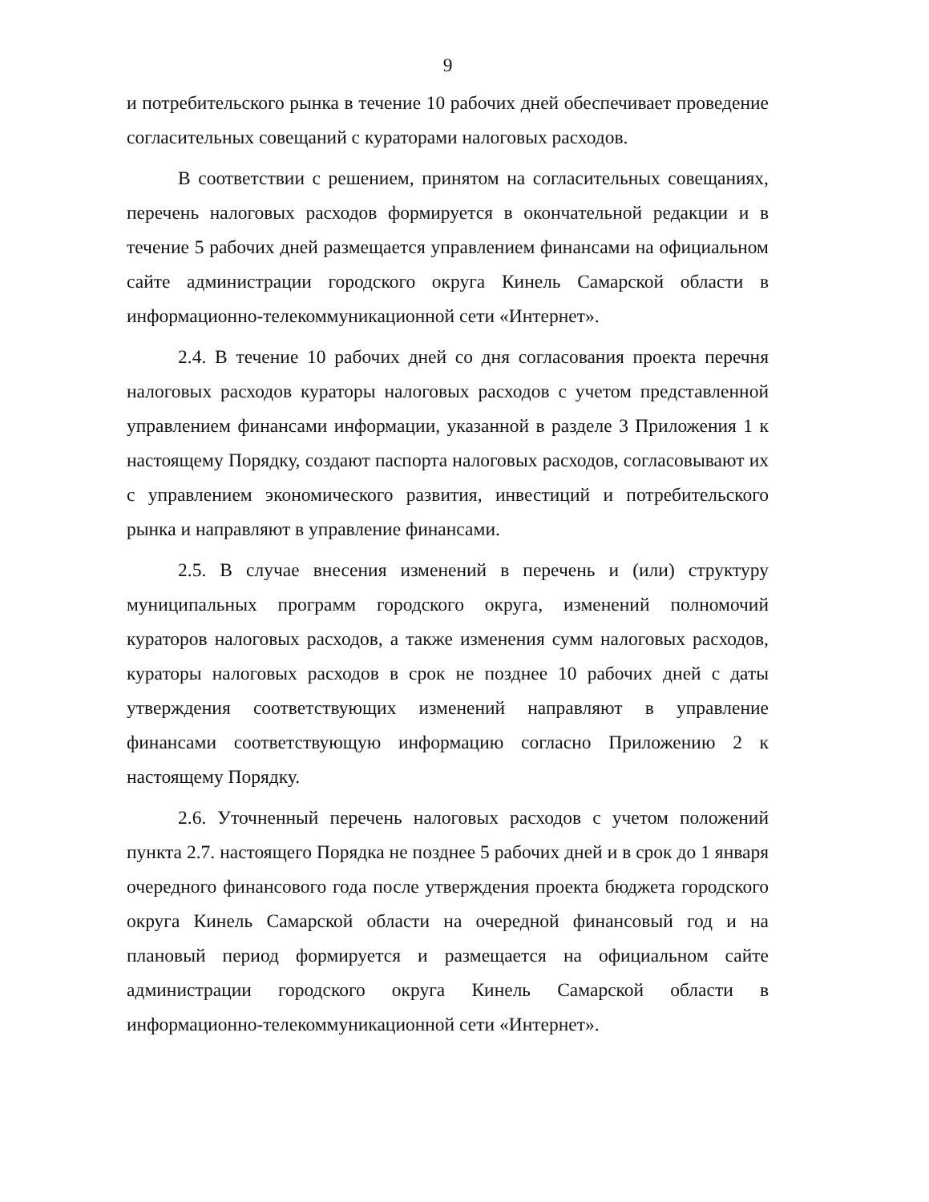9
и потребительского рынка в течение 10 рабочих дней обеспечивает проведение согласительных совещаний с кураторами налоговых расходов.
В соответствии с решением, принятом на согласительных совещаниях, перечень налоговых расходов формируется в окончательной редакции и в течение 5 рабочих дней размещается управлением финансами на официальном сайте администрации городского округа Кинель Самарской области в информационно-телекоммуникационной сети «Интернет».
2.4. В течение 10 рабочих дней со дня согласования проекта перечня налоговых расходов кураторы налоговых расходов с учетом представленной управлением финансами информации, указанной в разделе 3 Приложения 1 к настоящему Порядку, создают паспорта налоговых расходов, согласовывают их с управлением экономического развития, инвестиций и потребительского рынка и направляют в управление финансами.
2.5. В случае внесения изменений в перечень и (или) структуру муниципальных программ городского округа, изменений полномочий кураторов налоговых расходов, а также изменения сумм налоговых расходов, кураторы налоговых расходов в срок не позднее 10 рабочих дней с даты утверждения соответствующих изменений направляют в управление финансами соответствующую информацию согласно Приложению 2 к настоящему Порядку.
2.6. Уточненный перечень налоговых расходов с учетом положений пункта 2.7. настоящего Порядка не позднее 5 рабочих дней и в срок до 1 января очередного финансового года после утверждения проекта бюджета городского округа Кинель Самарской области на очередной финансовый год и на плановый период формируется и размещается на официальном сайте администрации городского округа Кинель Самарской области в информационно-телекоммуникационной сети «Интернет».